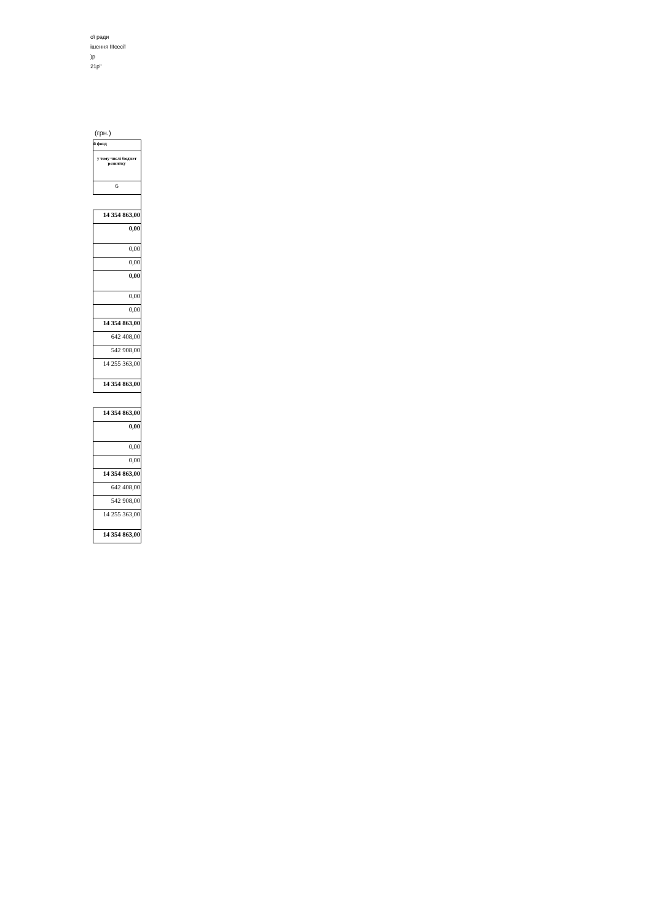ої ради
ішення IIIсесії
)р
21р"
(грн.)
| й фонд |
| у тому числі бюджет розвитку |
| 6 |
| 14 354 863,00 |
| 0,00 |
| 0,00 |
| 0,00 |
| 0,00 |
| 0,00 |
| 0,00 |
| 14 354 863,00 |
| 642 408,00 |
| 542 908,00 |
| 14 255 363,00 |
| 14 354 863,00 |
| 14 354 863,00 |
| 0,00 |
| 0,00 |
| 0,00 |
| 14 354 863,00 |
| 642 408,00 |
| 542 908,00 |
| 14 255 363,00 |
| 14 354 863,00 |